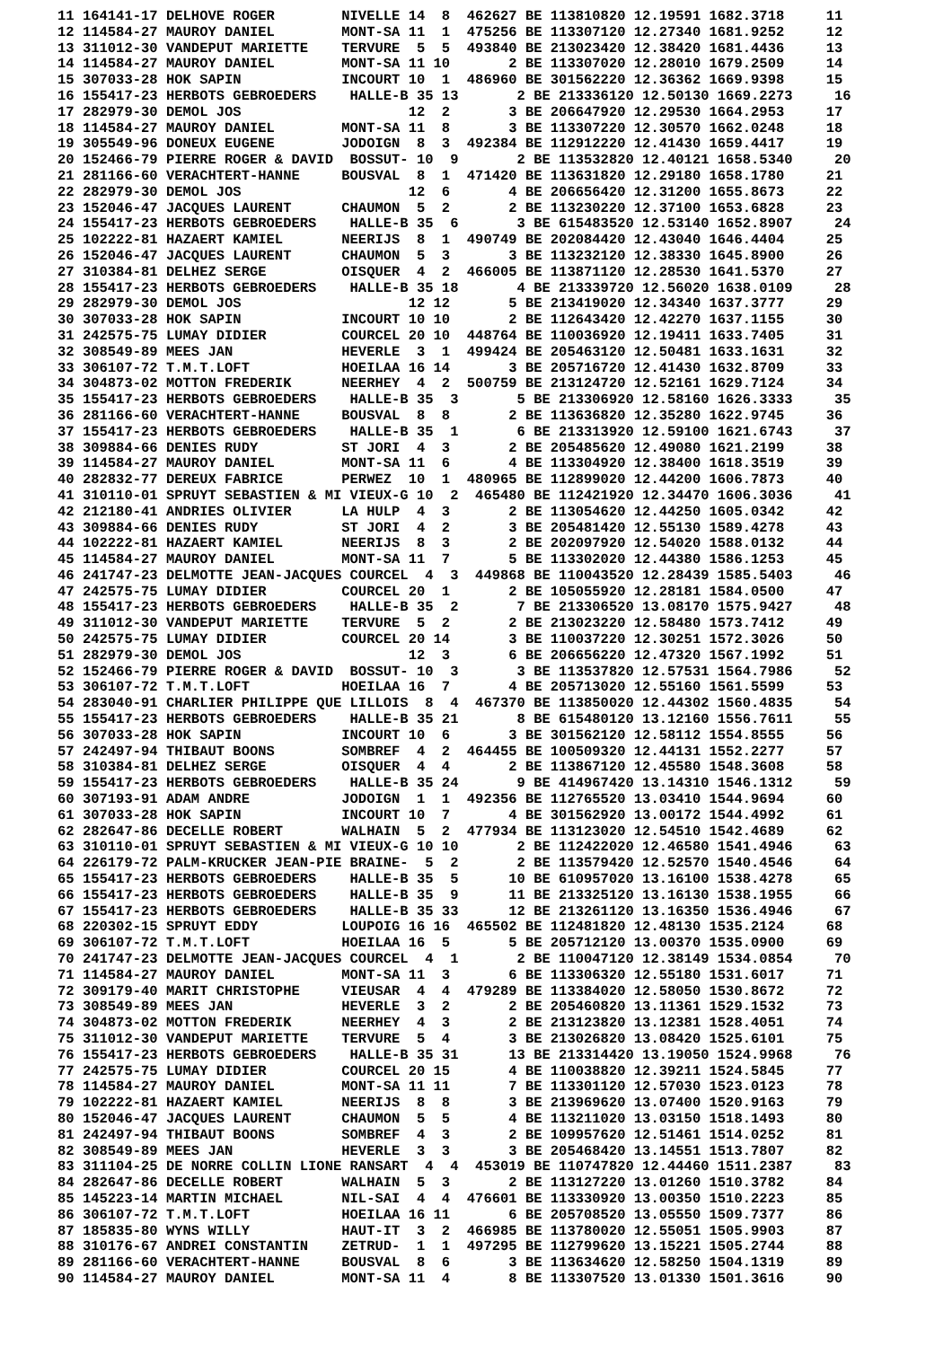11 164141-17 DELHOVE ROGER        NIVELLE 14  8  462627 BE 113810820 12.19591 1682.3718     11
12 114584-27 MAUROY DANIEL        MONT-SA 11  1  475256 BE 113307120 12.27340 1681.9252     12
13 311012-30 VANDEPUT MARIETTE    TERVURE  5  5  493840 BE 213023420 12.38420 1681.4436     13
14 114584-27 MAUROY DANIEL        MONT-SA 11 10       2 BE 113307020 12.28010 1679.2509     14
15 307033-28 HOK SAPIN            INCOURT 10  1  486960 BE 301562220 12.36362 1669.9398     15
16 155417-23 HERBOTS GEBROEDERS    HALLE-B 35 13       2 BE 213336120 12.50130 1669.2273     16
17 282979-30 DEMOL JOS                    12  2       3 BE 206647920 12.29530 1664.2953     17
18 114584-27 MAUROY DANIEL        MONT-SA 11  8       3 BE 113307220 12.30570 1662.0248     18
19 305549-96 DONEUX EUGENE        JODOIGN  8  3  492384 BE 112912220 12.41430 1659.4417     19
20 152466-79 PIERRE ROGER & DAVID  BOSSUT- 10  9       2 BE 113532820 12.40121 1658.5340     20
21 281166-60 VERACHTERT-HANNE     BOUSVAL  8  1  471420 BE 113631820 12.29180 1658.1780     21
22 282979-30 DEMOL JOS                    12  6       4 BE 206656420 12.31200 1655.8673     22
23 152046-47 JACQUES LAURENT      CHAUMON  5  2       2 BE 113230220 12.37100 1653.6828     23
24 155417-23 HERBOTS GEBROEDERS    HALLE-B 35  6       3 BE 615483520 12.53140 1652.8907     24
25 102222-81 HAZAERT KAMIEL       NEERIJS  8  1  490749 BE 202084420 12.43040 1646.4404     25
26 152046-47 JACQUES LAURENT      CHAUMON  5  3       3 BE 113232120 12.38330 1645.8900     26
27 310384-81 DELHEZ SERGE         OISQUER  4  2  466005 BE 113871120 12.28530 1641.5370     27
28 155417-23 HERBOTS GEBROEDERS    HALLE-B 35 18       4 BE 213339720 12.56020 1638.0109     28
29 282979-30 DEMOL JOS                    12 12       5 BE 213419020 12.34340 1637.3777     29
30 307033-28 HOK SAPIN            INCOURT 10 10       2 BE 112643420 12.42270 1637.1155     30
31 242575-75 LUMAY DIDIER         COURCEL 20 10  448764 BE 110036920 12.19411 1633.7405     31
32 308549-89 MEES JAN             HEVERLE  3  1  499424 BE 205463120 12.50481 1633.1631     32
33 306107-72 T.M.T.LOFT           HOEILAA 16 14       3 BE 205716720 12.41430 1632.8709     33
34 304873-02 MOTTON FREDERIK      NEERHEY  4  2  500759 BE 213124720 12.52161 1629.7124     34
35 155417-23 HERBOTS GEBROEDERS    HALLE-B 35  3       5 BE 213306920 12.58160 1626.3333     35
36 281166-60 VERACHTERT-HANNE     BOUSVAL  8  8       2 BE 113636820 12.35280 1622.9745     36
37 155417-23 HERBOTS GEBROEDERS    HALLE-B 35  1       6 BE 213313920 12.59100 1621.6743     37
38 309884-66 DENIES RUDY          ST JORI  4  3       2 BE 205485620 12.49080 1621.2199     38
39 114584-27 MAUROY DANIEL        MONT-SA 11  6       4 BE 113304920 12.38400 1618.3519     39
40 282832-77 DEREUX FABRICE       PERWEZ  10  1  480965 BE 112899020 12.44200 1606.7873     40
41 310110-01 SPRUYT SEBASTIEN & MI VIEUX-G 10  2  465480 BE 112421920 12.34470 1606.3036     41
42 212180-41 ANDRIES OLIVIER      LA HULP  4  3       2 BE 113054620 12.44250 1605.0342     42
43 309884-66 DENIES RUDY          ST JORI  4  2       3 BE 205481420 12.55130 1589.4278     43
44 102222-81 HAZAERT KAMIEL       NEERIJS  8  3       2 BE 202097920 12.54020 1588.0132     44
45 114584-27 MAUROY DANIEL        MONT-SA 11  7       5 BE 113302020 12.44380 1586.1253     45
46 241747-23 DELMOTTE JEAN-JACQUES COURCEL  4  3  449868 BE 110043520 12.28439 1585.5403     46
47 242575-75 LUMAY DIDIER         COURCEL 20  1       2 BE 105055920 12.28181 1584.0500     47
48 155417-23 HERBOTS GEBROEDERS    HALLE-B 35  2       7 BE 213306520 13.08170 1575.9427     48
49 311012-30 VANDEPUT MARIETTE    TERVURE  5  2       2 BE 213023220 12.58480 1573.7412     49
50 242575-75 LUMAY DIDIER         COURCEL 20 14       3 BE 110037220 12.30251 1572.3026     50
51 282979-30 DEMOL JOS                    12  3       6 BE 206656220 12.47320 1567.1992     51
52 152466-79 PIERRE ROGER & DAVID  BOSSUT- 10  3       3 BE 113537820 12.57531 1564.7986     52
53 306107-72 T.M.T.LOFT           HOEILAA 16  7       4 BE 205713020 12.55160 1561.5599     53
54 283040-91 CHARLIER PHILIPPE QUE LILLOIS  8  4  467370 BE 113850020 12.44302 1560.4835     54
55 155417-23 HERBOTS GEBROEDERS    HALLE-B 35 21       8 BE 615480120 13.12160 1556.7611     55
56 307033-28 HOK SAPIN            INCOURT 10  6       3 BE 301562120 12.58112 1554.8555     56
57 242497-94 THIBAUT BOONS        SOMBREF  4  2  464455 BE 100509320 12.44131 1552.2277     57
58 310384-81 DELHEZ SERGE         OISQUER  4  4       2 BE 113867120 12.45580 1548.3608     58
59 155417-23 HERBOTS GEBROEDERS    HALLE-B 35 24       9 BE 414967420 13.14310 1546.1312     59
60 307193-91 ADAM ANDRE           JODOIGN  1  1  492356 BE 112765520 13.03410 1544.9694     60
61 307033-28 HOK SAPIN            INCOURT 10  7       4 BE 301562920 13.00172 1544.4992     61
62 282647-86 DECELLE ROBERT       WALHAIN  5  2  477934 BE 113123020 12.54510 1542.4689     62
63 310110-01 SPRUYT SEBASTIEN & MI VIEUX-G 10 10       2 BE 112422020 12.46580 1541.4946     63
64 226179-72 PALM-KRUCKER JEAN-PIE BRAINE-  5  2       2 BE 113579420 12.52570 1540.4546     64
65 155417-23 HERBOTS GEBROEDERS    HALLE-B 35  5      10 BE 610957020 13.16100 1538.4278     65
66 155417-23 HERBOTS GEBROEDERS    HALLE-B 35  9      11 BE 213325120 13.16130 1538.1955     66
67 155417-23 HERBOTS GEBROEDERS    HALLE-B 35 33      12 BE 213261120 13.16350 1536.4946     67
68 220302-15 SPRUYT EDDY          LOUPOIG 16 16  465502 BE 112481820 12.48130 1535.2124     68
69 306107-72 T.M.T.LOFT           HOEILAA 16  5       5 BE 205712120 13.00370 1535.0900     69
70 241747-23 DELMOTTE JEAN-JACQUES COURCEL  4  1       2 BE 110047120 12.38149 1534.0854     70
71 114584-27 MAUROY DANIEL        MONT-SA 11  3       6 BE 113306320 12.55180 1531.6017     71
72 309179-40 MARIT CHRISTOPHE     VIEUSAR  4  4  479289 BE 113384020 12.58050 1530.8672     72
73 308549-89 MEES JAN             HEVERLE  3  2       2 BE 205460820 13.11361 1529.1532     73
74 304873-02 MOTTON FREDERIK      NEERHEY  4  3       2 BE 213123820 13.12381 1528.4051     74
75 311012-30 VANDEPUT MARIETTE    TERVURE  5  4       3 BE 213026820 13.08420 1525.6101     75
76 155417-23 HERBOTS GEBROEDERS    HALLE-B 35 31      13 BE 213314420 13.19050 1524.9968     76
77 242575-75 LUMAY DIDIER         COURCEL 20 15       4 BE 110038820 12.39211 1524.5845     77
78 114584-27 MAUROY DANIEL        MONT-SA 11 11       7 BE 113301120 12.57030 1523.0123     78
79 102222-81 HAZAERT KAMIEL       NEERIJS  8  8       3 BE 213969620 13.07400 1520.9163     79
80 152046-47 JACQUES LAURENT      CHAUMON  5  5       4 BE 113211020 13.03150 1518.1493     80
81 242497-94 THIBAUT BOONS        SOMBREF  4  3       2 BE 109957620 12.51461 1514.0252     81
82 308549-89 MEES JAN             HEVERLE  3  3       3 BE 205468420 13.14551 1513.7807     82
83 311104-25 DE NORRE COLLIN LIONE RANSART  4  4  453019 BE 110747820 12.44460 1511.2387     83
84 282647-86 DECELLE ROBERT       WALHAIN  5  3       2 BE 113127220 13.01260 1510.3782     84
85 145223-14 MARTIN MICHAEL       NIL-SAI  4  4  476601 BE 113330920 13.00350 1510.2223     85
86 306107-72 T.M.T.LOFT           HOEILAA 16 11       6 BE 205708520 13.05550 1509.7377     86
87 185835-80 WYNS WILLY           HAUT-IT  3  2  466985 BE 113780020 12.55051 1505.9903     87
88 310176-67 ANDREI CONSTANTIN    ZETRUD-  1  1  497295 BE 112799620 13.15221 1505.2744     88
89 281166-60 VERACHTERT-HANNE     BOUSVAL  8  6       3 BE 113634620 12.58250 1504.1319     89
90 114584-27 MAUROY DANIEL        MONT-SA 11  4       8 BE 113307520 13.01330 1501.3616     90